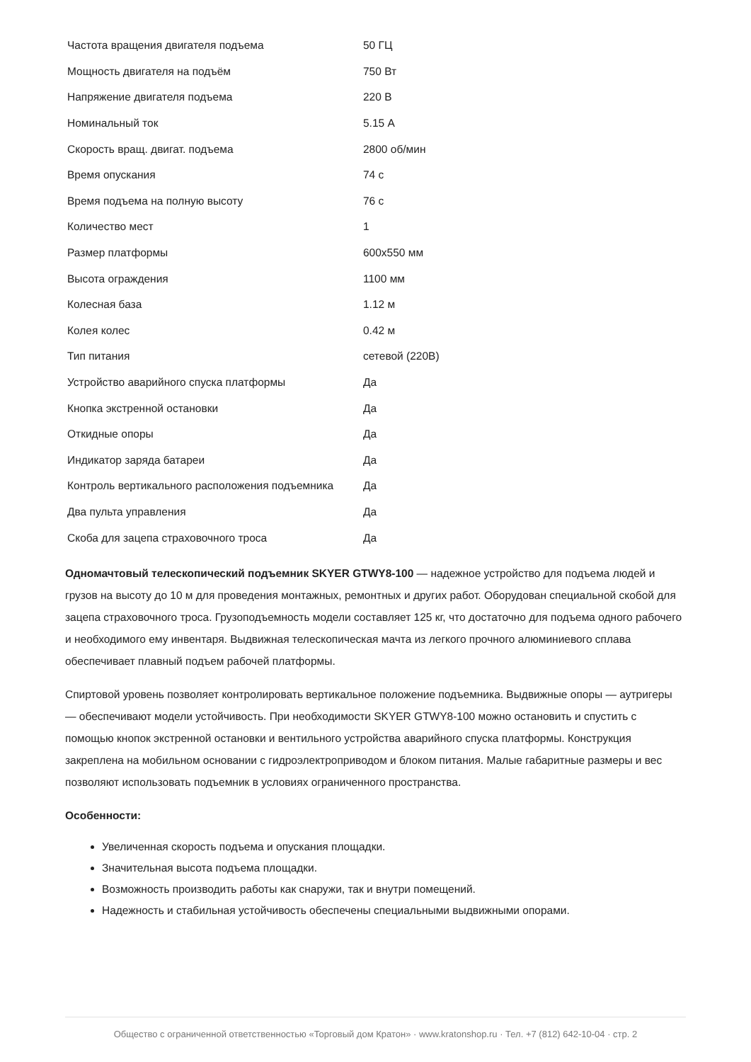| Частота вращения двигателя подъема | 50 ГЦ |
| Мощность двигателя на подъём | 750 Вт |
| Напряжение двигателя подъема | 220 В |
| Номинальный ток | 5.15 А |
| Скорость вращ. двигат. подъема | 2800 об/мин |
| Время опускания | 74 с |
| Время подъема на полную высоту | 76 с |
| Количество мест | 1 |
| Размер платформы | 600x550 мм |
| Высота ограждения | 1100 мм |
| Колесная база | 1.12 м |
| Колея колес | 0.42 м |
| Тип питания | сетевой (220В) |
| Устройство аварийного спуска платформы | Да |
| Кнопка экстренной остановки | Да |
| Откидные опоры | Да |
| Индикатор заряда батареи | Да |
| Контроль вертикального расположения подъемника | Да |
| Два пульта управления | Да |
| Скоба для зацепа страховочного троса | Да |
Одномачтовый телескопический подъемник SKYER GTWY8-100 — надежное устройство для подъема людей и грузов на высоту до 10 м для проведения монтажных, ремонтных и других работ. Оборудован специальной скобой для зацепа страховочного троса. Грузоподъемность модели составляет 125 кг, что достаточно для подъема одного рабочего и необходимого ему инвентаря. Выдвижная телескопическая мачта из легкого прочного алюминиевого сплава обеспечивает плавный подъем рабочей платформы.
Спиртовой уровень позволяет контролировать вертикальное положение подъемника. Выдвижные опоры — аутригеры — обеспечивают модели устойчивость. При необходимости SKYER GTWY8-100 можно остановить и спустить с помощью кнопок экстренной остановки и вентильного устройства аварийного спуска платформы. Конструкция закреплена на мобильном основании с гидроэлектроприводом и блоком питания. Малые габаритные размеры и вес позволяют использовать подъемник в условиях ограниченного пространства.
Особенности:
Увеличенная скорость подъема и опускания площадки.
Значительная высота подъема площадки.
Возможность производить работы как снаружи, так и внутри помещений.
Надежность и стабильная устойчивость обеспечены специальными выдвижными опорами.
Общество с ограниченной ответственностью «Торговый дом Кратон» · www.kratonshop.ru · Тел. +7 (812) 642-10-04 · стр. 2